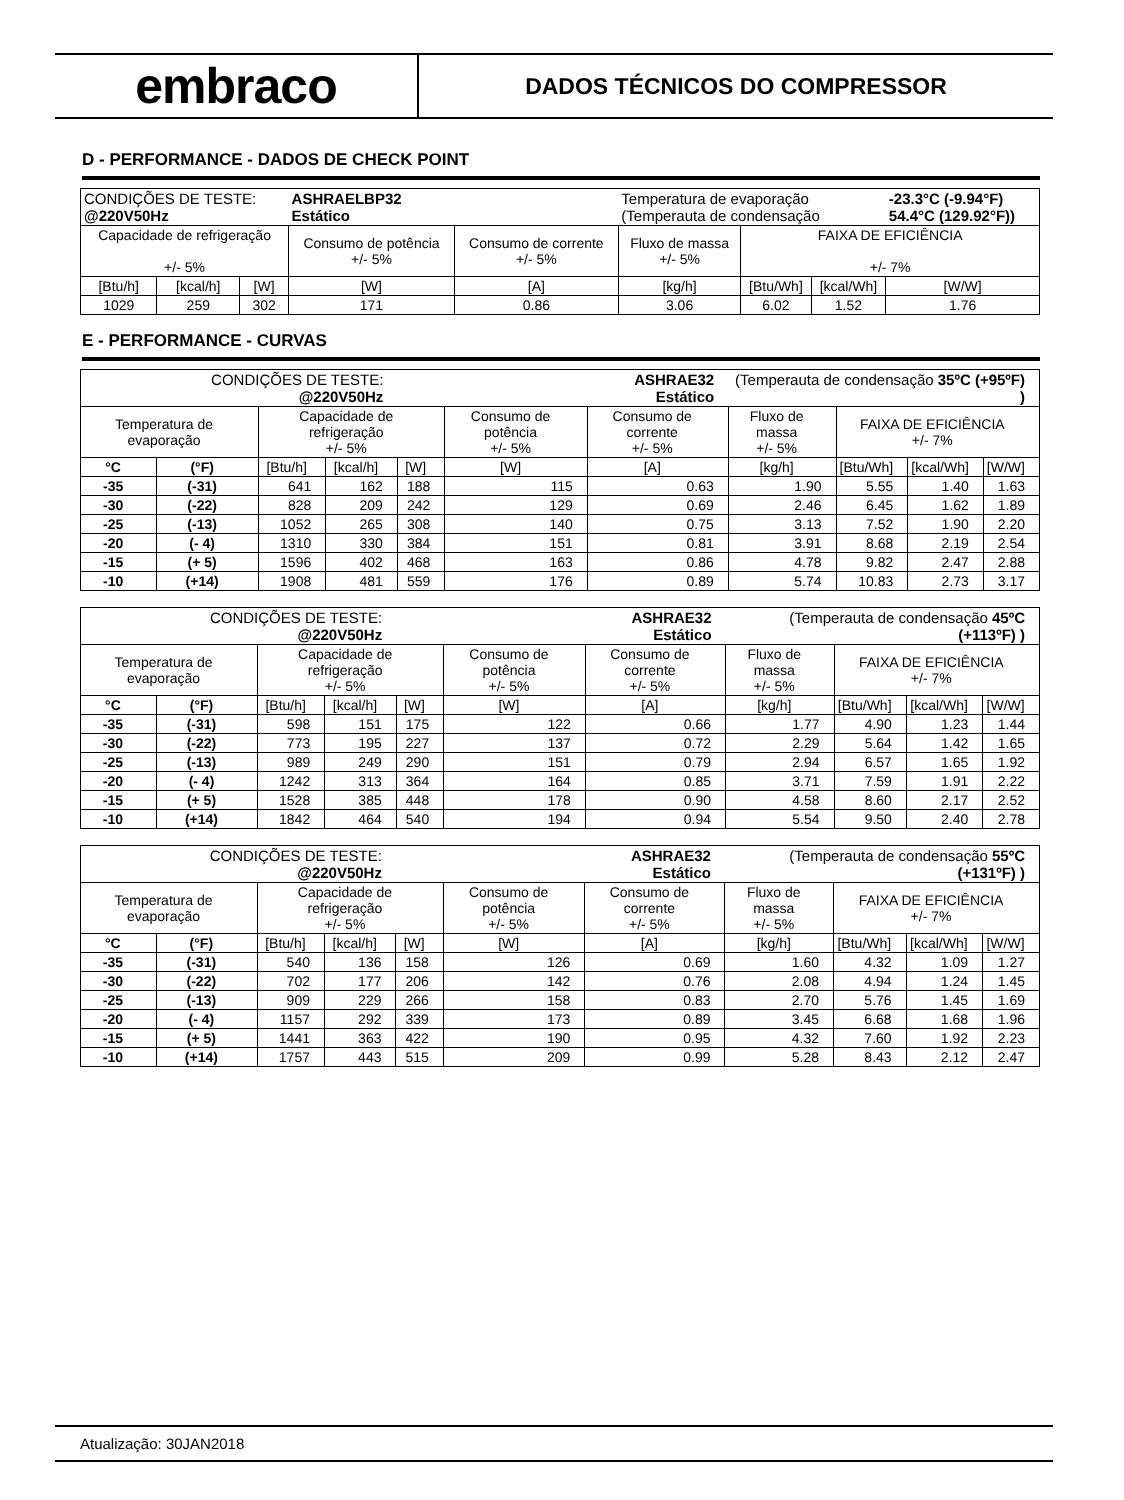embraco
DADOS TÉCNICOS DO COMPRESSOR
D - PERFORMANCE - DADOS DE CHECK POINT
| CONDIÇÕES DE TESTE: @220V50Hz | | | ASHRAELBP32 Estático | | Temperatura de evaporação (Temperauta de condensação | | | -23.3°C (-9.94°F) 54.4°C (129.92°F)) |
| Capacidade de refrigeração +/- 5% | | | Consumo de potência +/- 5% | Consumo de corrente +/- 5% | Fluxo de massa +/- 5% | FAIXA DE EFICIÊNCIA +/- 7% | | |
| [Btu/h] | [kcal/h] | [W] | [W] | [A] | [kg/h] | [Btu/Wh] | [kcal/Wh] | [W/W] |
| 1029 | 259 | 302 | 171 | 0.86 | 3.06 | 6.02 | 1.52 | 1.76 |
E - PERFORMANCE - CURVAS
| CONDIÇÕES DE TESTE: @220V50Hz | | | | ASHRAE32 Estático | | | (Temperauta de condensação 35ºC (+95ºF) ) | | | |
| Temperatura de evaporação | | Capacidade de refrigeração +/- 5% | | | Consumo de potência +/- 5% | Consumo de corrente +/- 5% | Fluxo de massa +/- 5% | FAIXA DE EFICIÊNCIA +/- 7% | | |
| °C | (°F) | [Btu/h] | [kcal/h] | [W] | [W] | [A] | [kg/h] | [Btu/Wh] | [kcal/Wh] | [W/W] |
| -35 | (-31) | 641 | 162 | 188 | 115 | 0.63 | 1.90 | 5.55 | 1.40 | 1.63 |
| -30 | (-22) | 828 | 209 | 242 | 129 | 0.69 | 2.46 | 6.45 | 1.62 | 1.89 |
| -25 | (-13) | 1052 | 265 | 308 | 140 | 0.75 | 3.13 | 7.52 | 1.90 | 2.20 |
| -20 | (- 4) | 1310 | 330 | 384 | 151 | 0.81 | 3.91 | 8.68 | 2.19 | 2.54 |
| -15 | (+ 5) | 1596 | 402 | 468 | 163 | 0.86 | 4.78 | 9.82 | 2.47 | 2.88 |
| -10 | (+14) | 1908 | 481 | 559 | 176 | 0.89 | 5.74 | 10.83 | 2.73 | 3.17 |
| CONDIÇÕES DE TESTE: @220V50Hz | | | | ASHRAE32 Estático | | | (Temperauta de condensação 45ºC (+113ºF) ) | | | |
| Temperatura de evaporação | | Capacidade de refrigeração +/- 5% | | | Consumo de potência +/- 5% | Consumo de corrente +/- 5% | Fluxo de massa +/- 5% | FAIXA DE EFICIÊNCIA +/- 7% | | |
| °C | (°F) | [Btu/h] | [kcal/h] | [W] | [W] | [A] | [kg/h] | [Btu/Wh] | [kcal/Wh] | [W/W] |
| -35 | (-31) | 598 | 151 | 175 | 122 | 0.66 | 1.77 | 4.90 | 1.23 | 1.44 |
| -30 | (-22) | 773 | 195 | 227 | 137 | 0.72 | 2.29 | 5.64 | 1.42 | 1.65 |
| -25 | (-13) | 989 | 249 | 290 | 151 | 0.79 | 2.94 | 6.57 | 1.65 | 1.92 |
| -20 | (- 4) | 1242 | 313 | 364 | 164 | 0.85 | 3.71 | 7.59 | 1.91 | 2.22 |
| -15 | (+ 5) | 1528 | 385 | 448 | 178 | 0.90 | 4.58 | 8.60 | 2.17 | 2.52 |
| -10 | (+14) | 1842 | 464 | 540 | 194 | 0.94 | 5.54 | 9.50 | 2.40 | 2.78 |
| CONDIÇÕES DE TESTE: @220V50Hz | | | | ASHRAE32 Estático | | | (Temperauta de condensação 55ºC (+131ºF) ) | | | |
| Temperatura de evaporação | | Capacidade de refrigeração +/- 5% | | | Consumo de potência +/- 5% | Consumo de corrente +/- 5% | Fluxo de massa +/- 5% | FAIXA DE EFICIÊNCIA +/- 7% | | |
| °C | (°F) | [Btu/h] | [kcal/h] | [W] | [W] | [A] | [kg/h] | [Btu/Wh] | [kcal/Wh] | [W/W] |
| -35 | (-31) | 540 | 136 | 158 | 126 | 0.69 | 1.60 | 4.32 | 1.09 | 1.27 |
| -30 | (-22) | 702 | 177 | 206 | 142 | 0.76 | 2.08 | 4.94 | 1.24 | 1.45 |
| -25 | (-13) | 909 | 229 | 266 | 158 | 0.83 | 2.70 | 5.76 | 1.45 | 1.69 |
| -20 | (- 4) | 1157 | 292 | 339 | 173 | 0.89 | 3.45 | 6.68 | 1.68 | 1.96 |
| -15 | (+ 5) | 1441 | 363 | 422 | 190 | 0.95 | 4.32 | 7.60 | 1.92 | 2.23 |
| -10 | (+14) | 1757 | 443 | 515 | 209 | 0.99 | 5.28 | 8.43 | 2.12 | 2.47 |
Atualização: 30JAN2018